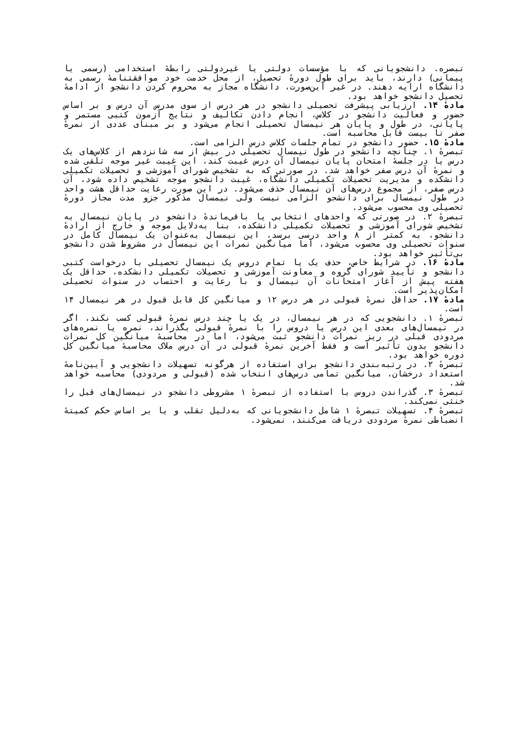تبصره. دانشجویانی که با مؤسسات دولتی یا غیردولتی رابطهٔ استخدامی (رسمی یا پیمانی) دارند، باید برای طول دورهٔ تحصیل، از محل خدمت خود موافقتنامهٔ رسمی به دانشگاه ارایه دهند. در غیر این‌صورت، دانشگاه مجاز به محروم کردن دانشجو از ادامهٔ تحصیل دانشجو خواهد بود.
مادهٔ ۱۴. ارزیابی پیشرفت تحصیلی دانشجو در هر درس از سوی مدرس آن درس و بر اساس حضور و فعالیت دانشجو در کلاس، انجام دادن تکالیف و نتایج آزمون کتبی مستمر و پایانی، در طول و پایان هر نیمسال تحصیلی انجام می‌شود و بر مبنای عددی از نمرهٔ صفر تا بیست قابل محاسبه است.
مادهٔ ۱۵. حضور دانشجو در تمام جلسات کلاس درس الزامی است.
تبصرهٔ ۱. چنانچه دانشجو در طول نیمسال تحصیلی در بیش از سه شانزدهم از کلاس‌های یک درس یا در جلسهٔ امتحان پایان نیمسال آن درس غیبت کند، این غیبت غیر موجه تلقی شده و نمرهٔ آن درس صفر خواهد شد. در صورتی که به تشخیص شورای آموزشی و تحصیلات تکمیلی دانشکده و مدیریت تحصیلات تکمیلی دانشگاه، غیبت دانشجو موجه تشخیص داده شود، آن درس صفر، از مجموع درس‌های آن نیمسال حذف می‌شود. در این صورت رعایت حداقل هشت واحد در طول نیمسال برای دانشجو الزامی نیست ولی نیمسال مذکور جزو مدت مجاز دورهٔ تحصیلی وی محسوب می‌شود.
تبصرهٔ ۲. در صورتی که واحدهای انتخابی یا باقی‌ماندهٔ دانشجو در پایان نیمسال به تشخیص شورای آموزشی و تحصیلات تکمیلی دانشکده، بنا به‌دلایل موجه و خارج از ارادهٔ دانشجو، به کمتر از ۸ واحد درسی برسد، این نیمسال به‌عنوان یک نیمسال کامل در سنوات تحصیلی وی محسوب می‌شود، اما میانگین نمرات این نیمسال در مشروط شدن دانشجو بی‌تأثیر خواهد بود.
مادهٔ ۱۶. در شرایط خاص، حذف یک یا تمام دروس یک نیمسال تحصیلی با درخواست کتبی دانشجو و تأیید شورای گروه و معاونت آموزشی و تحصیلات تکمیلی دانشکده، حداقل یک هفته پیش از آغاز امتحانات آن نیمسال و با رعایت و احتساب در سنوات تحصیلی امکان‌پذیر است.
مادهٔ ۱۷. حداقل نمرهٔ قبولی در هر درس ۱۲ و میانگین کل قابل قبول در هر نیمسال ۱۴ است.
تبصرهٔ ۱. دانشجویی که در هر نیمسال، در یک یا چند درس نمرهٔ قبولی کسب نکند، اگر در نیمسال‌های بعدی این درس یا دروس را با نمرهٔ قبولی بگذراند، نمره یا نمره‌های مردودی قبلی در ریز نمرات دانشجو ثبت می‌شود، اما در محاسبهٔ میانگین کل نمرات دانشجو بدون تأثیر است و فقط آخرین نمرهٔ قبولی در آن درس ملاک محاسبهٔ میانگین کل دوره خواهد بود.
تبصرهٔ ۲. در رتبه‌بندی دانشجو برای استفاده از هرگونه تسهیلات دانشجویی و آیین‌نامهٔ استعداد درخشان، میانگین تمامی درس‌های انتخاب شده (قبولی و مردودی) محاسبه خواهد شد.
تبصرهٔ ۳. گذراندن دروس با استفاده از تبصرهٔ ۱ مشروطی دانشجو در نیمسال‌های قبل را خنثی نمی‌کند.
تبصرهٔ ۴. تسهیلات تبصرهٔ ۱ شامل دانشجویانی که به‌دلیل تقلب و یا بر اساس حکم کمیتهٔ انضباطی نمرهٔ مردودی دریافت می‌کنند، نمی‌شود.